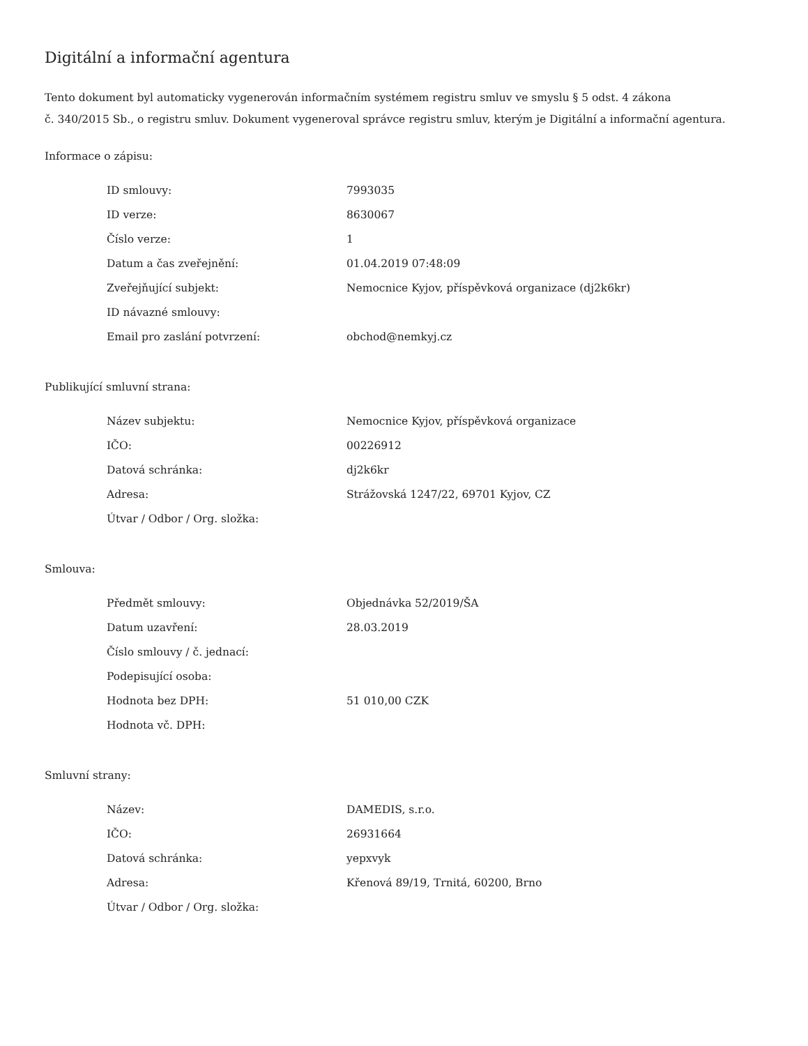Digitální a informační agentura
Tento dokument byl automaticky vygenerován informačním systémem registru smluv ve smyslu § 5 odst. 4 zákona
č. 340/2015 Sb., o registru smluv. Dokument vygeneroval správce registru smluv, kterým je Digitální a informační agentura.
Informace o zápisu:
| ID smlouvy: | 7993035 |
| ID verze: | 8630067 |
| Číslo verze: | 1 |
| Datum a čas zveřejnění: | 01.04.2019 07:48:09 |
| Zveřejňující subjekt: | Nemocnice Kyjov, příspěvková organizace (dj2k6kr) |
| ID návazné smlouvy: | |
| Email pro zaslání potvrzení: | obchod@nemkyj.cz |
Publikující smluvní strana:
| Název subjektu: | Nemocnice Kyjov, příspěvková organizace |
| IČO: | 00226912 |
| Datová schránka: | dj2k6kr |
| Adresa: | Strážovská 1247/22, 69701 Kyjov, CZ |
| Útvar / Odbor / Org. složka: | |
Smlouva:
| Předmět smlouvy: | Objednávka 52/2019/ŠA |
| Datum uzavření: | 28.03.2019 |
| Číslo smlouvy / č. jednací: | |
| Podepisující osoba: | |
| Hodnota bez DPH: | 51 010,00 CZK |
| Hodnota vč. DPH: | |
Smluvní strany:
| Název: | DAMEDIS, s.r.o. |
| IČO: | 26931664 |
| Datová schránka: | yepxvyk |
| Adresa: | Křenová 89/19, Trnitá, 60200, Brno |
| Útvar / Odbor / Org. složka: | |